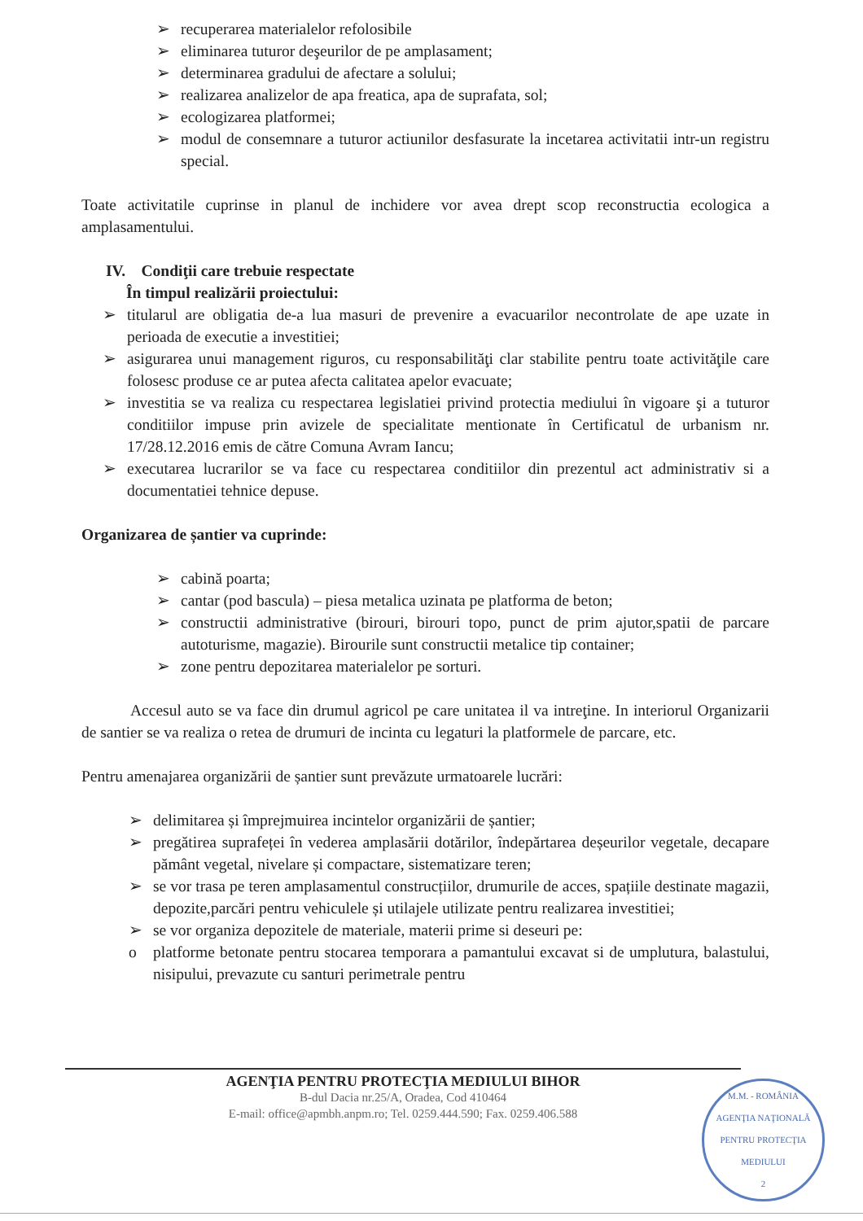➢ recuperarea materialelor refolosibile
➢ eliminarea tuturor deşeurilor de pe amplasament;
➢ determinarea gradului de afectare a solului;
➢ realizarea analizelor de apa freatica, apa de suprafata, sol;
➢ ecologizarea platformei;
➢ modul de consemnare a tuturor actiunilor desfasurate la incetarea activitatii intr-un registru special.
Toate activitatile cuprinse in planul de inchidere vor avea drept scop reconstructia ecologica a amplasamentului.
IV. Condiţii care trebuie respectate
În timpul realizării proiectului:
➢ titularul are obligatia de-a lua masuri de prevenire a evacuarilor necontrolate de ape uzate in perioada de executie a investitiei;
➢ asigurarea unui management riguros, cu responsabilităţi clar stabilite pentru toate activităţile care folosesc produse ce ar putea afecta calitatea apelor evacuate;
➢ investitia se va realiza cu respectarea legislatiei privind protectia mediului în vigoare şi a tuturor conditiilor impuse prin avizele de specialitate mentionate în Certificatul de urbanism nr. 17/28.12.2016 emis de către Comuna Avram Iancu;
➢ executarea lucrarilor se va face cu respectarea conditiilor din prezentul act administrativ si a documentatiei tehnice depuse.
Organizarea de șantier va cuprinde:
➢ cabină poarta;
➢ cantar (pod bascula) – piesa metalica uzinata pe platforma de beton;
➢ constructii administrative (birouri, birouri topo, punct de prim ajutor,spatii de parcare autoturisme, magazie). Birourile sunt constructii metalice tip container;
➢ zone pentru depozitarea materialelor pe sorturi.
Accesul auto se va face din drumul agricol pe care unitatea il va intreţine. In interiorul Organizarii de santier se va realiza o retea de drumuri de incinta cu legaturi la platformele de parcare, etc.
Pentru amenajarea organizării de șantier sunt prevăzute urmatoarele lucrări:
➢ delimitarea și împrejmuirea incintelor organizării de șantier;
➢ pregătirea suprafeței în vederea amplasării dotărilor, îndepărtarea deșeurilor vegetale, decapare pământ vegetal, nivelare și compactare, sistematizare teren;
➢ se vor trasa pe teren amplasamentul construcțiilor, drumurile de acces, spațiile destinate magazii, depozite,parcări pentru vehiculele și utilajele utilizate pentru realizarea investitiei;
➢ se vor organiza depozitele de materiale, materii prime si deseuri pe:
o platforme betonate pentru stocarea temporara a pamantului excavat si de umplutura, balastului, nisipului, prevazute cu santuri perimetrale pentru
AGENŢIA PENTRU PROTECŢIA MEDIULUI BIHOR
B-dul Dacia nr.25/A, Oradea, Cod 410464
E-mail: office@apmbh.anpm.ro; Tel. 0259.444.590; Fax. 0259.406.588
M.M. - ROMÂNIA
AGENŢIA NAŢIONALĂ PENTRU PROTECŢIA MEDIULUI
2